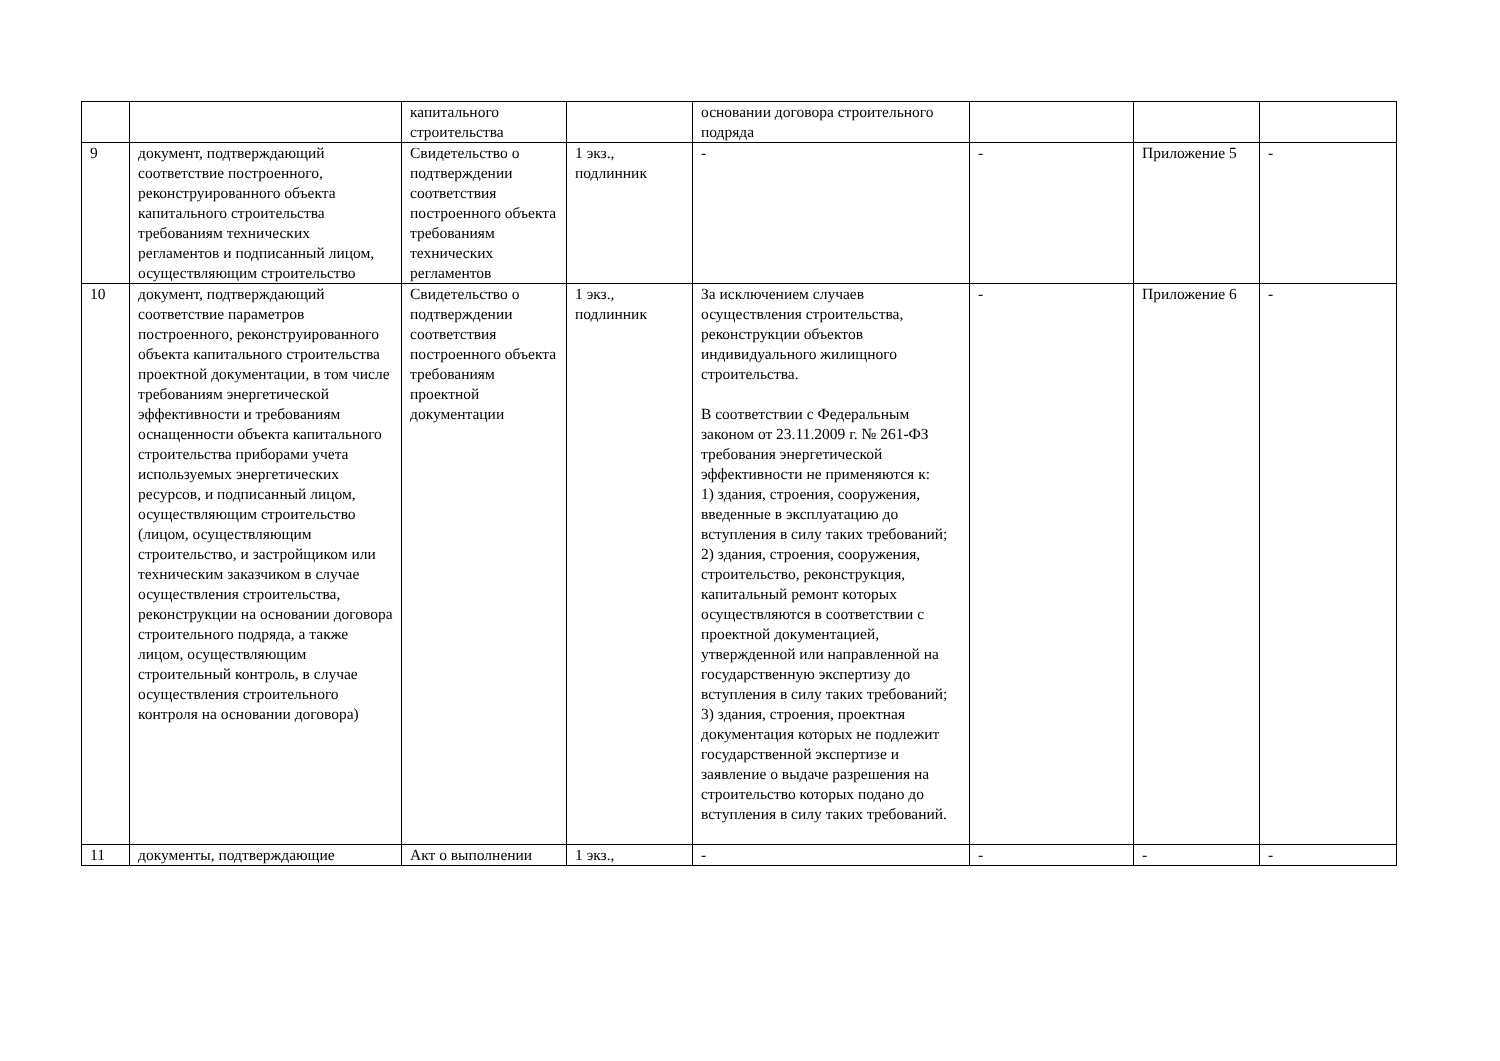| | | капитального строительства | | основании договора строительного подряда | | | |
| 9 | документ, подтверждающий соответствие построенного, реконструированного объекта капитального строительства требованиям технических регламентов и подписанный лицом, осуществляющим строительство | Свидетельство о подтверждении соответствия построенного объекта требованиям технических регламентов | 1 экз., подлинник | - | - | Приложение 5 | - |
| 10 | документ, подтверждающий соответствие параметров построенного, реконструированного объекта капитального строительства проектной документации, в том числе требованиям энергетической эффективности и требованиям оснащенности объекта капитального строительства приборами учета используемых энергетических ресурсов, и подписанный лицом, осуществляющим строительство (лицом, осуществляющим строительство, и застройщиком или техническим заказчиком в случае осуществления строительства, реконструкции на основании договора строительного подряда, а также лицом, осуществляющим строительный контроль, в случае осуществления строительного контроля на основании договора) | Свидетельство о подтверждении соответствия построенного объекта требованиям проектной документации | 1 экз., подлинник | За исключением случаев осуществления строительства, реконструкции объектов индивидуального жилищного строительства. В соответствии с Федеральным законом от 23.11.2009 г. № 261-ФЗ требования энергетической эффективности не применяются к: 1) здания, строения, сооружения, введенные в эксплуатацию до вступления в силу таких требований; 2) здания, строения, сооружения, строительство, реконструкция, капитальный ремонт которых осуществляются в соответствии с проектной документацией, утвержденной или направленной на государственную экспертизу до вступления в силу таких требований; 3) здания, строения, проектная документация которых не подлежит государственной экспертизе и заявление о выдаче разрешения на строительство которых подано до вступления в силу таких требований. | - | Приложение 6 | - |
| 11 | документы, подтверждающие | Акт о выполнении | 1 экз., | - | - | - | - |